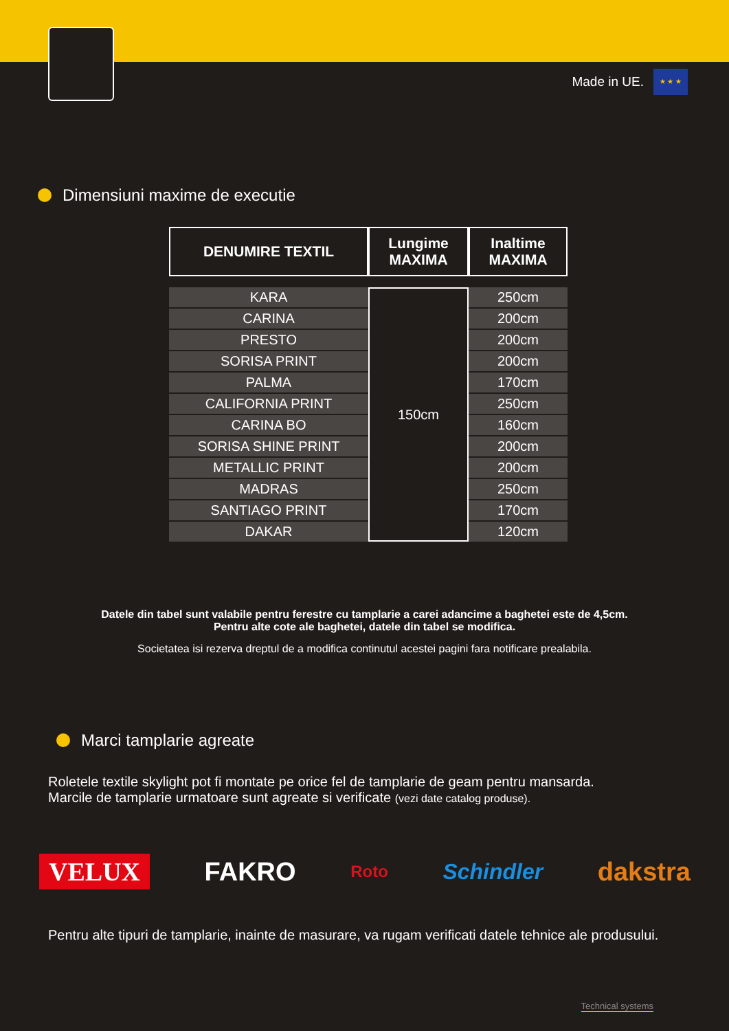Made in UE.
★ ★ ★
Dimensiuni maxime de executie
| DENUMIRE TEXTIL | Lungime MAXIMA | Inaltime MAXIMA |
| --- | --- | --- |
| KARA | 150cm | 250cm |
| CARINA | | 200cm |
| PRESTO | | 200cm |
| SORISA PRINT | | 200cm |
| PALMA | | 170cm |
| CALIFORNIA PRINT | | 250cm |
| CARINA BO | | 160cm |
| SORISA SHINE PRINT | | 200cm |
| METALLIC PRINT | | 200cm |
| MADRAS | | 250cm |
| SANTIAGO PRINT | | 170cm |
| DAKAR | | 120cm |
Datele din tabel sunt valabile pentru ferestre cu tamplarie a carei adancime a baghetei este de 4,5cm.
Pentru alte cote ale baghetei, datele din tabel se modifica.
Societatea isi rezerva dreptul de a modifica continutul acestei pagini fara notificare prealabila.
Marci tamplarie agreate
Roletele textile skylight pot fi montate pe orice fel de tamplarie de geam pentru mansarda.
Marcile de tamplarie urmatoare sunt agreate si verificate (vezi date catalog produse).
VELUX FAKRO Roto Schindler dakstra
Pentru alte tipuri de tamplarie, inainte de masurare, va rugam verificati datele tehnice ale produsului.
Technical systems